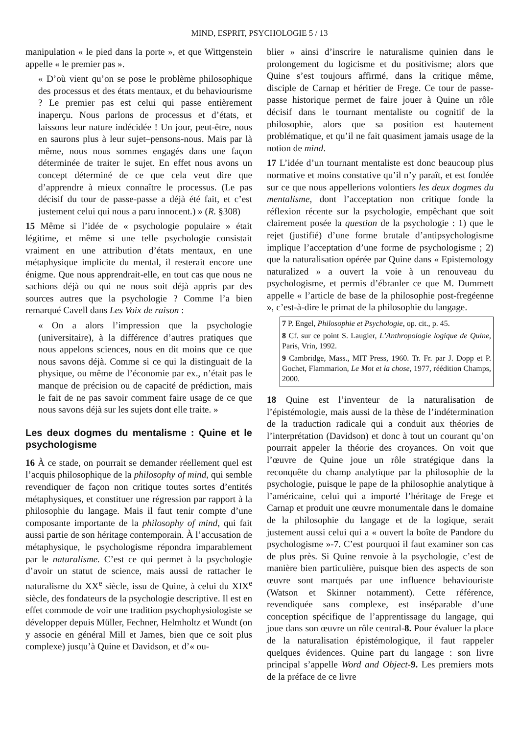MIND, ESPRIT, PSYCHOLOGIE 5 / 13
manipulation « le pied dans la porte », et que Wittgenstein appelle « le premier pas ».
« D’où vient qu’on se pose le problème philosophique des processus et des états mentaux, et du behaviourisme ? Le premier pas est celui qui passe entièrement inaperçu. Nous parlons de processus et d’états, et laissons leur nature indécidée ! Un jour, peut-être, nous en saurons plus à leur sujet–pensons-nous. Mais par là même, nous nous sommes engagés dans une façon déterminée de traiter le sujet. En effet nous avons un concept déterminé de ce que cela veut dire que d’apprendre à mieux connaître le processus. (Le pas décisif du tour de passe-passe a déjà été fait, et c’est justement celui qui nous a paru innocent.) » (R. §308)
15 Même si l’idée de « psychologie populaire » était légitime, et même si une telle psychologie consistait vraiment en une attribution d’états mentaux, en une métaphysique implicite du mental, il resterait encore une énigme. Que nous apprendrait-elle, en tout cas que nous ne sachions déjà ou qui ne nous soit déjà appris par des sources autres que la psychologie ? Comme l’a bien remarqué Cavell dans Les Voix de raison :
« On a alors l’impression que la psychologie (universitaire), à la différence d’autres pratiques que nous appelons sciences, nous en dit moins que ce que nous savons déjà. Comme si ce qui la distinguait de la physique, ou même de l’économie par ex., n’était pas le manque de précision ou de capacité de prédiction, mais le fait de ne pas savoir comment faire usage de ce que nous savons déjà sur les sujets dont elle traite. »
Les deux dogmes du mentalisme : Quine et le psychologisme
16 À ce stade, on pourrait se demander réellement quel est l’acquis philosophique de la philosophy of mind, qui semble revendiquer de façon non critique toutes sortes d’entités métaphysiques, et constituer une régression par rapport à la philosophie du langage. Mais il faut tenir compte d’une composante importante de la philosophy of mind, qui fait aussi partie de son héritage contemporain. À l’accusation de métaphysique, le psychologisme répondra imparablement par le naturalisme. C’est ce qui permet à la psychologie d’avoir un statut de science, mais aussi de rattacher le naturalisme du XX<sup>e</sup> siècle, issu de Quine, à celui du XIX<sup>e</sup> siècle, des fondateurs de la psychologie descriptive. Il est en effet commode de voir une tradition psychophysiologiste se développer depuis Müller, Fechner, Helmholtz et Wundt (on y associe en général Mill et James, bien que ce soit plus complexe) jusqu’à Quine et Davidson, et d’« ou-
blier » ainsi d’inscrire le naturalisme quinien dans le prolongement du logicisme et du positivisme; alors que Quine s’est toujours affirmé, dans la critique même, disciple de Carnap et héritier de Frege. Ce tour de passe-passe historique permet de faire jouer à Quine un rôle décisif dans le tournant mentaliste ou cognitif de la philosophie, alors que sa position est hautement problématique, et qu’il ne fait quasiment jamais usage de la notion de mind.
17 L’idée d’un tournant mentaliste est donc beaucoup plus normative et moins constative qu’il n’y paraît, et est fondée sur ce que nous appellerions volontiers les deux dogmes du mentalisme, dont l’acceptation non critique fonde la réflexion récente sur la psychologie, empêchant que soit clairement posée la question de la psychologie : 1) que le rejet (justifié) d’une forme brutale d’antipsychologisme implique l’acceptation d’une forme de psychologisme ; 2) que la naturalisation opérée par Quine dans « Epistemology naturalized » a ouvert la voie à un renouveau du psychologisme, et permis d’ébranler ce que M. Dummett appelle « l’article de base de la philosophie post-fregéenne », c’est-à-dire le primat de la philosophie du langage.
7 P. Engel, Philosophie et Psychologie, op. cit., p. 45.
8 Cf. sur ce point S. Laugier, L’Anthropologie logique de Quine, Paris, Vrin, 1992.
9 Cambridge, Mass., MIT Press, 1960. Tr. Fr. par J. Dopp et P. Gochet, Flammarion, Le Mot et la chose, 1977, réédition Champs, 2000.
18 Quine est l’inventeur de la naturalisation de l’épistémologie, mais aussi de la thèse de l’indétermination de la traduction radicale qui a conduit aux théories de l’interprétation (Davidson) et donc à tout un courant qu’on pourrait appeler la théorie des croyances. On voit que l’œuvre de Quine joue un rôle stratégique dans la reconquête du champ analytique par la philosophie de la psychologie, puisque le pape de la philosophie analytique à l’américaine, celui qui a importé l’héritage de Frege et Carnap et produit une œuvre monumentale dans le domaine de la philosophie du langage et de la logique, serait justement aussi celui qui a « ouvert la boîte de Pandore du psychologisme »-7. C’est pourquoi il faut examiner son cas de plus près. Si Quine renvoie à la psychologie, c’est de manière bien particulière, puisque bien des aspects de son œuvre sont marqués par une influence behaviouriste (Watson et Skinner notamment). Cette référence, revendiquée sans complexe, est inséparable d’une conception spécifique de l’apprentissage du langage, qui joue dans son œuvre un rôle central-8. Pour évaluer la place de la naturalisation épistémologique, il faut rappeler quelques évidences. Quine part du langage : son livre principal s’appelle Word and Object-9. Les premiers mots de la préface de ce livre